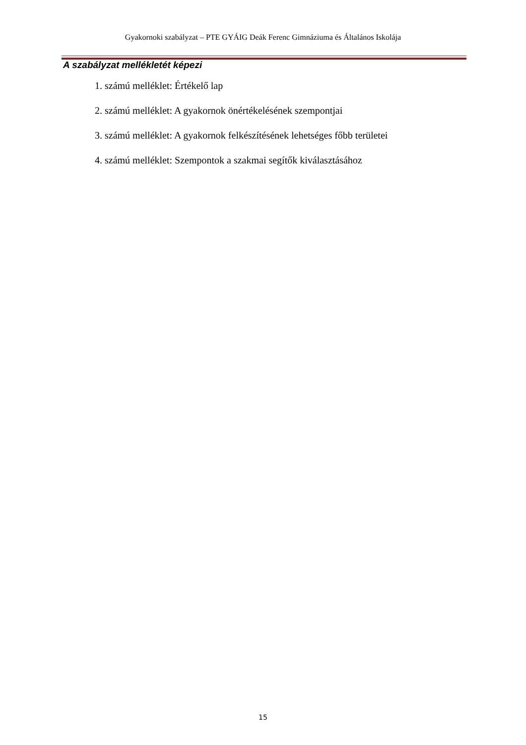Gyakornoki szabályzat – PTE GYÁIG Deák Ferenc Gimnáziuma és Általános Iskolája
A szabályzat mellékletét képezi
1. számú melléklet: Értékelő lap
2. számú melléklet: A gyakornok önértékelésének szempontjai
3. számú melléklet: A gyakornok felkészítésének lehetséges főbb területei
4. számú melléklet: Szempontok a szakmai segítők kiválasztásához
15